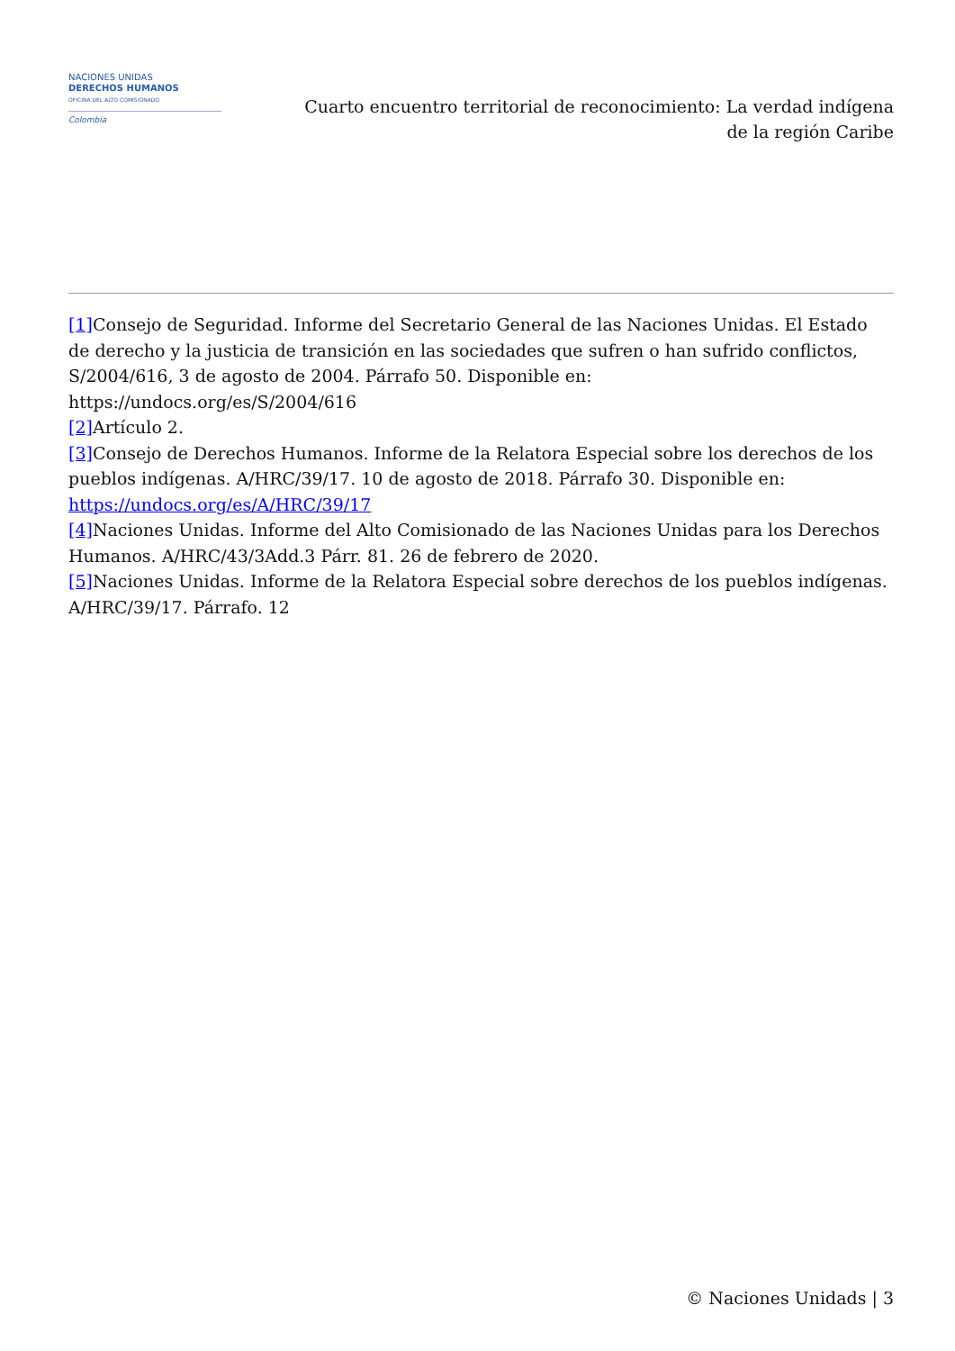NACIONES UNIDAS
DERECHOS HUMANOS
OFICINA DEL ALTO COMISIONADO
Colombia
Cuarto encuentro territorial de reconocimiento: La verdad indígena
de la región Caribe
[1] Consejo de Seguridad. Informe del Secretario General de las Naciones Unidas. El Estado de derecho y la justicia de transición en las sociedades que sufren o han sufrido conflictos, S/2004/616, 3 de agosto de 2004. Párrafo 50. Disponible en:
https://undocs.org/es/S/2004/616
[2] Artículo 2.
[3] Consejo de Derechos Humanos. Informe de la Relatora Especial sobre los derechos de los pueblos indígenas. A/HRC/39/17. 10 de agosto de 2018. Párrafo 30. Disponible en:
https://undocs.org/es/A/HRC/39/17
[4] Naciones Unidas. Informe del Alto Comisionado de las Naciones Unidas para los Derechos Humanos. A/HRC/43/3Add.3 Párr. 81. 26 de febrero de 2020.
[5] Naciones Unidas. Informe de la Relatora Especial sobre derechos de los pueblos indígenas. A/HRC/39/17. Párrafo. 12
© Naciones Unidads | 3